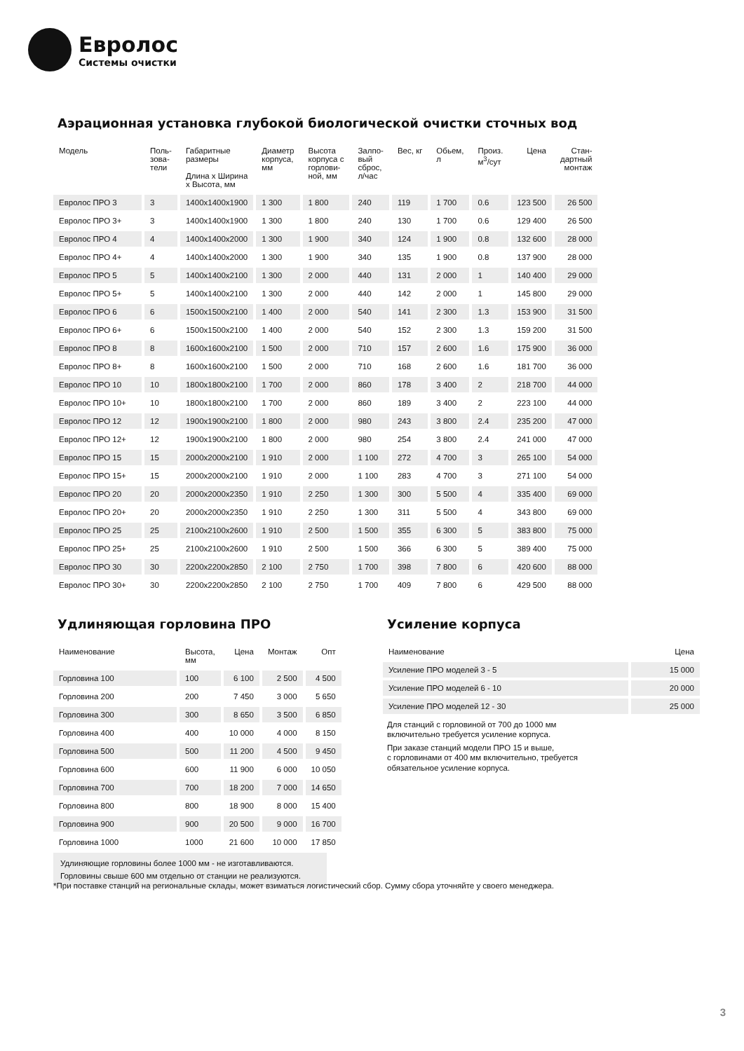Евролос
Системы очистки
Аэрационная установка глубокой биологической очистки сточных вод
| Модель | Поль- зова- тели | Габаритные размеры Длина x Ширина x Высота, мм | Диаметр корпуса, мм | Высота корпуса с горлови- ной, мм | Залпо- вый сброс, л/час | Вес, кг | Обьем, л | Произ. м<sup>3</sup>/сут | Цена | Стан- дартный монтаж |
| --- | --- | --- | --- | --- | --- | --- | --- | --- | --- | --- |
| Евролос ПРО 3 | 3 | 1400x1400x1900 | 1 300 | 1 800 | 240 | 119 | 1 700 | 0.6 | 123 500 | 26 500 |
| Евролос ПРО 3+ | 3 | 1400x1400x1900 | 1 300 | 1 800 | 240 | 130 | 1 700 | 0.6 | 129 400 | 26 500 |
| Евролос ПРО 4 | 4 | 1400x1400x2000 | 1 300 | 1 900 | 340 | 124 | 1 900 | 0.8 | 132 600 | 28 000 |
| Евролос ПРО 4+ | 4 | 1400x1400x2000 | 1 300 | 1 900 | 340 | 135 | 1 900 | 0.8 | 137 900 | 28 000 |
| Евролос ПРО 5 | 5 | 1400x1400x2100 | 1 300 | 2 000 | 440 | 131 | 2 000 | 1 | 140 400 | 29 000 |
| Евролос ПРО 5+ | 5 | 1400x1400x2100 | 1 300 | 2 000 | 440 | 142 | 2 000 | 1 | 145 800 | 29 000 |
| Евролос ПРО 6 | 6 | 1500x1500x2100 | 1 400 | 2 000 | 540 | 141 | 2 300 | 1.3 | 153 900 | 31 500 |
| Евролос ПРО 6+ | 6 | 1500x1500x2100 | 1 400 | 2 000 | 540 | 152 | 2 300 | 1.3 | 159 200 | 31 500 |
| Евролос ПРО 8 | 8 | 1600x1600x2100 | 1 500 | 2 000 | 710 | 157 | 2 600 | 1.6 | 175 900 | 36 000 |
| Евролос ПРО 8+ | 8 | 1600x1600x2100 | 1 500 | 2 000 | 710 | 168 | 2 600 | 1.6 | 181 700 | 36 000 |
| Евролос ПРО 10 | 10 | 1800x1800x2100 | 1 700 | 2 000 | 860 | 178 | 3 400 | 2 | 218 700 | 44 000 |
| Евролос ПРО 10+ | 10 | 1800x1800x2100 | 1 700 | 2 000 | 860 | 189 | 3 400 | 2 | 223 100 | 44 000 |
| Евролос ПРО 12 | 12 | 1900x1900x2100 | 1 800 | 2 000 | 980 | 243 | 3 800 | 2.4 | 235 200 | 47 000 |
| Евролос ПРО 12+ | 12 | 1900x1900x2100 | 1 800 | 2 000 | 980 | 254 | 3 800 | 2.4 | 241 000 | 47 000 |
| Евролос ПРО 15 | 15 | 2000x2000x2100 | 1 910 | 2 000 | 1 100 | 272 | 4 700 | 3 | 265 100 | 54 000 |
| Евролос ПРО 15+ | 15 | 2000x2000x2100 | 1 910 | 2 000 | 1 100 | 283 | 4 700 | 3 | 271 100 | 54 000 |
| Евролос ПРО 20 | 20 | 2000x2000x2350 | 1 910 | 2 250 | 1 300 | 300 | 5 500 | 4 | 335 400 | 69 000 |
| Евролос ПРО 20+ | 20 | 2000x2000x2350 | 1 910 | 2 250 | 1 300 | 311 | 5 500 | 4 | 343 800 | 69 000 |
| Евролос ПРО 25 | 25 | 2100x2100x2600 | 1 910 | 2 500 | 1 500 | 355 | 6 300 | 5 | 383 800 | 75 000 |
| Евролос ПРО 25+ | 25 | 2100x2100x2600 | 1 910 | 2 500 | 1 500 | 366 | 6 300 | 5 | 389 400 | 75 000 |
| Евролос ПРО 30 | 30 | 2200x2200x2850 | 2 100 | 2 750 | 1 700 | 398 | 7 800 | 6 | 420 600 | 88 000 |
| Евролос ПРО 30+ | 30 | 2200x2200x2850 | 2 100 | 2 750 | 1 700 | 409 | 7 800 | 6 | 429 500 | 88 000 |
Удлиняющая горловина ПРО
| Наименование | Высота, мм | Цена | Монтаж | Опт |
| --- | --- | --- | --- | --- |
| Горловина 100 | 100 | 6 100 | 2 500 | 4 500 |
| Горловина 200 | 200 | 7 450 | 3 000 | 5 650 |
| Горловина 300 | 300 | 8 650 | 3 500 | 6 850 |
| Горловина 400 | 400 | 10 000 | 4 000 | 8 150 |
| Горловина 500 | 500 | 11 200 | 4 500 | 9 450 |
| Горловина 600 | 600 | 11 900 | 6 000 | 10 050 |
| Горловина 700 | 700 | 18 200 | 7 000 | 14 650 |
| Горловина 800 | 800 | 18 900 | 8 000 | 15 400 |
| Горловина 900 | 900 | 20 500 | 9 000 | 16 700 |
| Горловина 1000 | 1000 | 21 600 | 10 000 | 17 850 |
Удлиняющие горловины более 1000 мм - не изготавливаются.
Горловины свыше 600 мм отдельно от станции не реализуются.
Усиление корпуса
| Наименование | Цена |
| --- | --- |
| Усиление ПРО моделей 3 - 5 | 15 000 |
| Усиление ПРО моделей 6 - 10 | 20 000 |
| Усиление ПРО моделей 12 - 30 | 25 000 |
Для станций с горловиной от 700 до 1000 мм
включительно требуется усиление корпуса.
При заказе станций модели ПРО 15 и выше,
с горловинами от 400 мм включительно, требуется
обязательное усиление корпуса.
*При поставке станций на региональные склады, может взиматься логистический сбор. Сумму сбора уточняйте у своего менеджера.
3